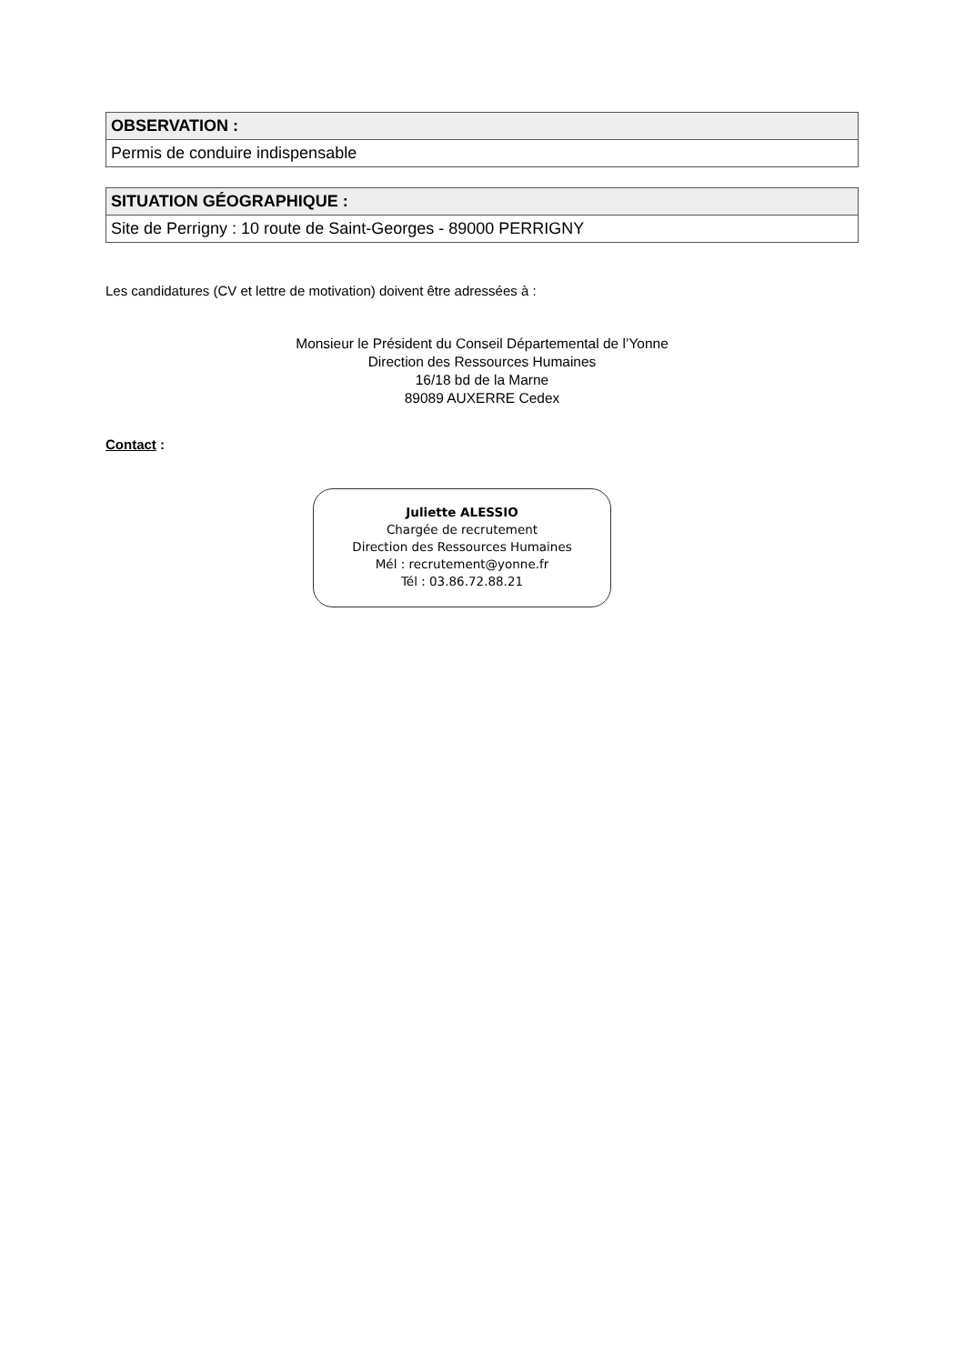| OBSERVATION : |
| --- |
| Permis de conduire indispensable |
| SITUATION GÉOGRAPHIQUE : |
| --- |
| Site de Perrigny : 10 route de Saint-Georges - 89000 PERRIGNY |
Les candidatures (CV et lettre de motivation) doivent être adressées à :
Monsieur le Président du Conseil Départemental de l’Yonne
Direction des Ressources Humaines
16/18 bd de la Marne
89089 AUXERRE Cedex
Contact :
Juliette ALESSIO
Chargée de recrutement
Direction des Ressources Humaines
Mél : recrutement@yonne.fr
Tél : 03.86.72.88.21